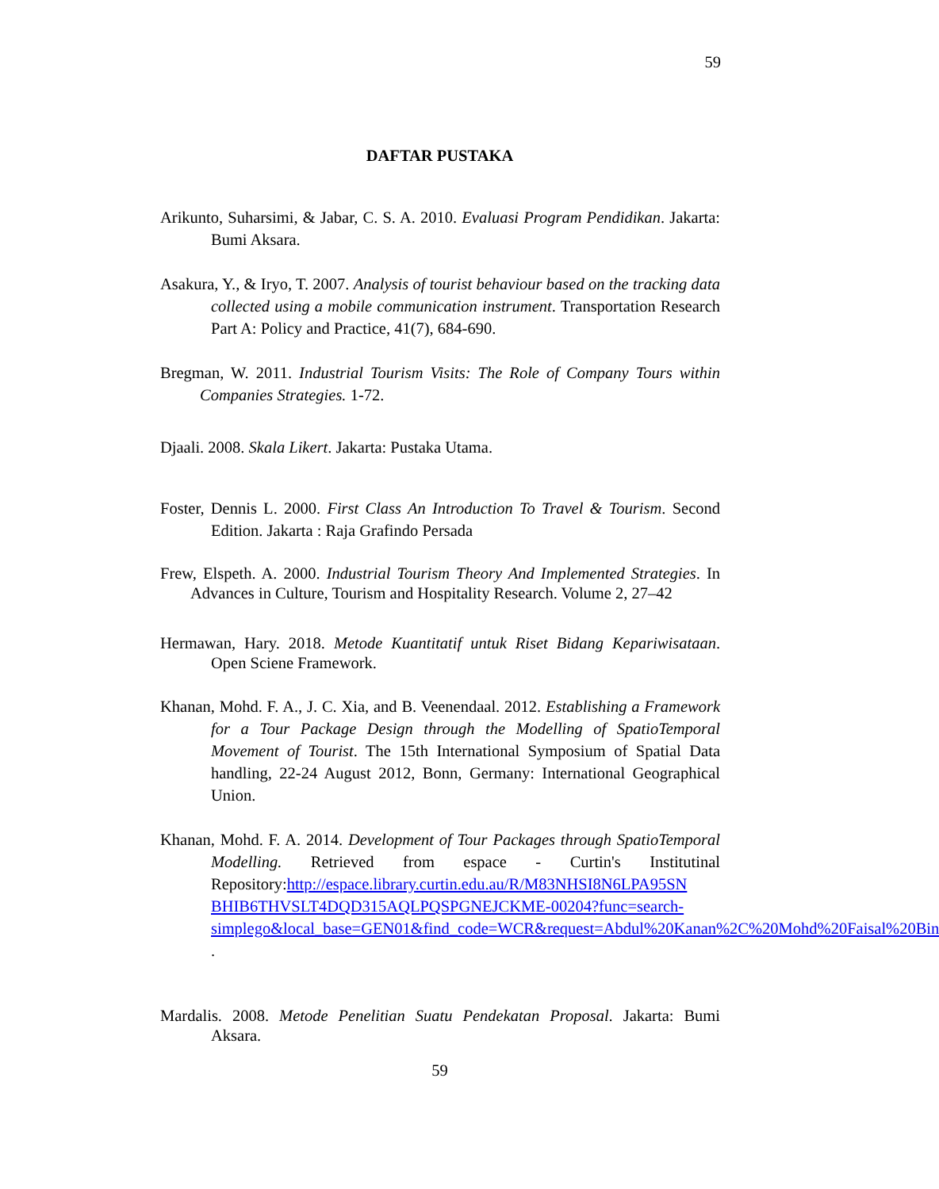59
DAFTAR PUSTAKA
Arikunto, Suharsimi, & Jabar, C. S. A. 2010. Evaluasi Program Pendidikan. Jakarta: Bumi Aksara.
Asakura, Y., & Iryo, T. 2007. Analysis of tourist behaviour based on the tracking data collected using a mobile communication instrument. Transportation Research Part A: Policy and Practice, 41(7), 684-690.
Bregman, W. 2011. Industrial Tourism Visits: The Role of Company Tours within Companies Strategies. 1-72.
Djaali. 2008. Skala Likert. Jakarta: Pustaka Utama.
Foster, Dennis L. 2000. First Class An Introduction To Travel & Tourism. Second Edition. Jakarta : Raja Grafindo Persada
Frew, Elspeth. A. 2000. Industrial Tourism Theory And Implemented Strategies. In Advances in Culture, Tourism and Hospitality Research. Volume 2, 27–42
Hermawan, Hary. 2018. Metode Kuantitatif untuk Riset Bidang Kepariwisataan. Open Sciene Framework.
Khanan, Mohd. F. A., J. C. Xia, and B. Veenendaal. 2012. Establishing a Framework for a Tour Package Design through the Modelling of SpatioTemporal Movement of Tourist. The 15th International Symposium of Spatial Data handling, 22-24 August 2012, Bonn, Germany: International Geographical Union.
Khanan, Mohd. F. A. 2014. Development of Tour Packages through SpatioTemporal Modelling. Retrieved from espace - Curtin's Institutinal Repository:http://espace.library.curtin.edu.au/R/M83NHSI8N6LPA95SN BHIB6THVSLT4DQD315AQLPQSPGNEJCKME-00204?func=search-simplego&local_base=GEN01&find_code=WCR&request=Abdul%20Kanan%2C%20Mohd%20Faisal%20Bin .
Mardalis. 2008. Metode Penelitian Suatu Pendekatan Proposal. Jakarta: Bumi Aksara.
59